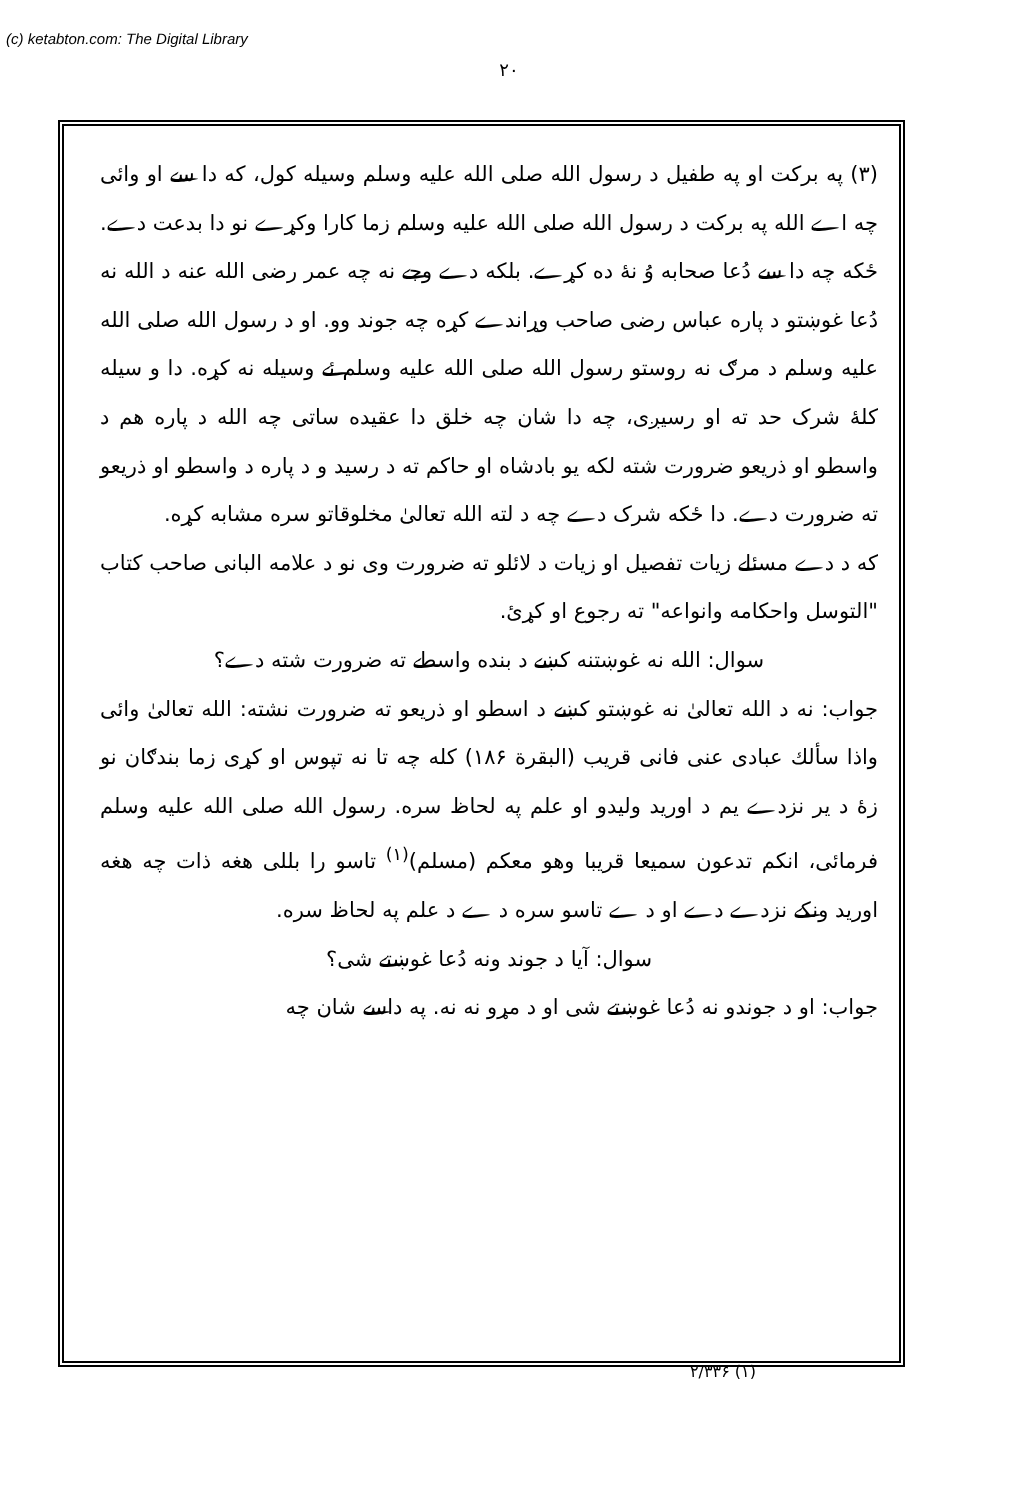(c) ketabton.com: The Digital Library
۲۰
(۳) په برکت او په طفیل د رسول الله صلی الله علیه وسلم وسیله کول، که دا سے او وائی چه اے الله په برکت د رسول الله صلی الله علیه وسلم زما کارا وکړے نو دا بدعت دے. ځکه چه دا سے دُعا صحابه وُ نۀ ده کړے. بلکه دے وجے نه چه عمر رضی الله عنه د الله نه دُعا غوښتو د پاره عباس رضی صاحب وړاندے کړه چه جوند وو. او د رسول الله صلی الله علیه وسلم د مرګ نه روستو رسول الله صلی الله علیه وسلم ئے وسیله نه کړه. دا و سیله کلۀ شرک حد ته او رسیږی، چه دا شان چه خلق دا عقیده ساتی چه الله د پاره هم د واسطو او ذریعو ضرورت شته لکه یو بادشاه او حاکم ته د رسید و د پاره د واسطو او ذریعو ته ضرورت دے. دا ځکه شرک دے چه د لته الله تعالیٰ مخلوقاتو سره مشابه کړه.
که د دے مسئلے زیات تفصیل او زیات د لائلو ته ضرورت وی نو د علامه البانی صاحب کتاب "التوسل واحکامه وانواعه" ته رجوع او کړئ.
سوال: الله نه غوښتنه کښے د بنده واسطے ته ضرورت شته دے؟
جواب: نه د الله تعالیٰ نه غوښتو کښے د اسطو او ذریعو ته ضرورت نشته: الله تعالیٰ وائی واذا سألك عبادی عنی فانی قریب (البقرة ۱۸۶) کله چه تا نه تپوس او کړی زما بندګان نو زۀ د یر نزدے یم د اورید ولیدو او علم په لحاظ سره. رسول الله صلی الله علیه وسلم فرمائی، انکم تدعون سمیعا قریبا وهو معکم (مسلم)<sup>(۱)</sup> تاسو را بللی هغه ذات چه هغه اورید ونکے نزدے دے او د ے تاسو سره د ے د علم په لحاظ سره.
سوال: آیا د جوند ونه دُعا غوښتے شی؟
جواب: او د جوندو نه دُعا غوښتے شی او د مړو نه نه. په داسے شان چه
۲/۳۳۶ (۱)